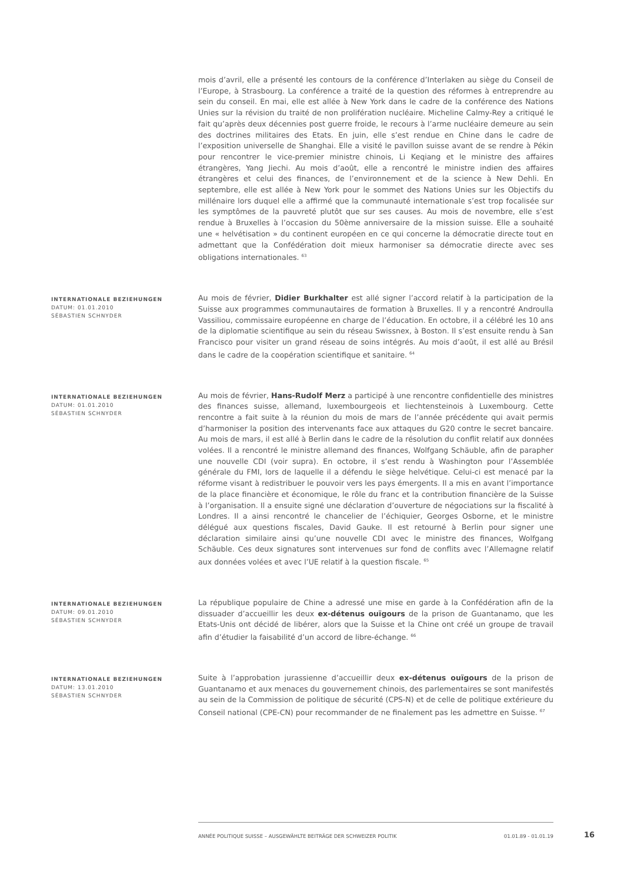mois d’avril, elle a présenté les contours de la conférence d’Interlaken au siège du Conseil de l’Europe, à Strasbourg. La conférence a traité de la question des réformes à entreprendre au sein du conseil. En mai, elle est allée à New York dans le cadre de la conférence des Nations Unies sur la révision du traité de non prolifération nucléaire. Micheline Calmy-Rey a critiqué le fait qu’après deux décennies post guerre froide, le recours à l’arme nucléaire demeure au sein des doctrines militaires des Etats. En juin, elle s’est rendue en Chine dans le cadre de l’exposition universelle de Shanghai. Elle a visité le pavillon suisse avant de se rendre à Pékin pour rencontrer le vice-premier ministre chinois, Li Keqiang et le ministre des affaires étrangères, Yang Jiechi. Au mois d’août, elle a rencontré le ministre indien des affaires étrangères et celui des finances, de l’environnement et de la science à New Dehli. En septembre, elle est allée à New York pour le sommet des Nations Unies sur les Objectifs du millénaire lors duquel elle a affirmé que la communauté internationale s’est trop focalisée sur les symptômes de la pauvreté plutôt que sur ses causes. Au mois de novembre, elle s’est rendue à Bruxelles à l’occasion du 50ème anniversaire de la mission suisse. Elle a souhaité une « helvétisation » du continent européen en ce qui concerne la démocratie directe tout en admettant que la Confédération doit mieux harmoniser sa démocratie directe avec ses obligations internationales. <sup>63</sup>
INTERNATIONALE BEZIEHUNGEN
DATUM: 01.01.2010
SÉBASTIEN SCHNYDER
Au mois de février, Didier Burkhalter est allé signer l’accord relatif à la participation de la Suisse aux programmes communautaires de formation à Bruxelles. Il y a rencontré Androulla Vassiliou, commissaire européenne en charge de l’éducation. En octobre, il a célébré les 10 ans de la diplomatie scientifique au sein du réseau Swissnex, à Boston. Il s’est ensuite rendu à San Francisco pour visiter un grand réseau de soins intégrés. Au mois d’août, il est allé au Brésil dans le cadre de la coopération scientifique et sanitaire. <sup>64</sup>
INTERNATIONALE BEZIEHUNGEN
DATUM: 01.01.2010
SÉBASTIEN SCHNYDER
Au mois de février, Hans-Rudolf Merz a participé à une rencontre confidentielle des ministres des finances suisse, allemand, luxembourgeois et liechtensteinois à Luxembourg. Cette rencontre a fait suite à la réunion du mois de mars de l’année précédente qui avait permis d’harmoniser la position des intervenants face aux attaques du G20 contre le secret bancaire. Au mois de mars, il est allé à Berlin dans le cadre de la résolution du conflit relatif aux données volées. Il a rencontré le ministre allemand des finances, Wolfgang Schäuble, afin de parapher une nouvelle CDI (voir supra). En octobre, il s’est rendu à Washington pour l’Assemblée générale du FMI, lors de laquelle il a défendu le siège helvétique. Celui-ci est menacé par la réforme visant à redistribuer le pouvoir vers les pays émergents. Il a mis en avant l’importance de la place financière et économique, le rôle du franc et la contribution financière de la Suisse à l’organisation. Il a ensuite signé une déclaration d’ouverture de négociations sur la fiscalité à Londres. Il a ainsi rencontré le chancelier de l’échiquier, Georges Osborne, et le ministre délégué aux questions fiscales, David Gauke. Il est retourné à Berlin pour signer une déclaration similaire ainsi qu’une nouvelle CDI avec le ministre des finances, Wolfgang Schäuble. Ces deux signatures sont intervenues sur fond de conflits avec l’Allemagne relatif aux données volées et avec l’UE relatif à la question fiscale. <sup>65</sup>
INTERNATIONALE BEZIEHUNGEN
DATUM: 09.01.2010
SÉBASTIEN SCHNYDER
La république populaire de Chine a adressé une mise en garde à la Confédération afin de la dissuader d’accueillir les deux ex-détenus ouïgours de la prison de Guantanamo, que les Etats-Unis ont décidé de libérer, alors que la Suisse et la Chine ont créé un groupe de travail afin d’étudier la faisabilité d’un accord de libre-échange. <sup>66</sup>
INTERNATIONALE BEZIEHUNGEN
DATUM: 13.01.2010
SÉBASTIEN SCHNYDER
Suite à l’approbation jurassienne d’accueillir deux ex-détenus ouïgours de la prison de Guantanamo et aux menaces du gouvernement chinois, des parlementaires se sont manifestés au sein de la Commission de politique de sécurité (CPS-N) et de celle de politique extérieure du Conseil national (CPE-CN) pour recommander de ne finalement pas les admettre en Suisse. <sup>67</sup>
ANNÉE POLITIQUE SUISSE – AUSGEWÄHLTE BEITRÄGE DER SCHWEIZER POLITIK 01.01.89 - 01.01.19
16